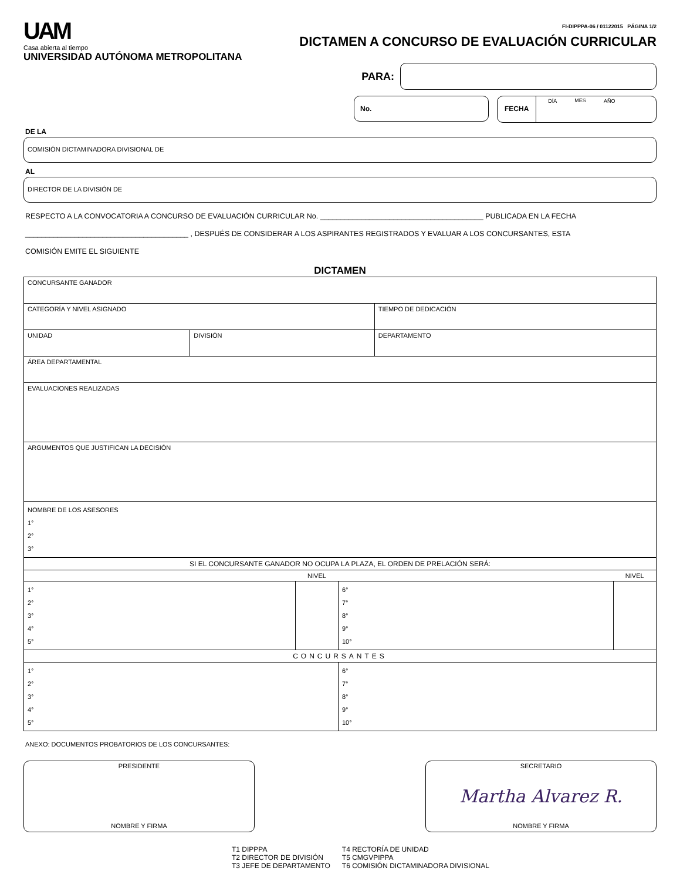UAM
Casa abierta al tiempo
UNIVERSIDAD AUTÓNOMA METROPOLITANA
FI-DIPPPA-06 / 01122015 PÁGINA 1/2
DICTAMEN A CONCURSO DE EVALUACIÓN CURRICULAR
PARA:
No. FECHA
DÍA MES AÑO
DE LA
COMISIÓN DICTAMINADORA DIVISIONAL DE
AL
DIRECTOR DE LA DIVISIÓN DE
RESPECTO A LA CONVOCATORIA A CONCURSO DE EVALUACIÓN CURRICULAR No. ________________________________________ PUBLICADA EN LA FECHA
________________________________________ , DESPUÉS DE CONSIDERAR A LOS ASPIRANTES REGISTRADOS Y EVALUAR A LOS CONCURSANTES, ESTA
COMISIÓN EMITE EL SIGUIENTE
DICTAMEN
| CONCURSANTE GANADOR | | | |
| CATEGORÍA Y NIVEL ASIGNADO | | | TIEMPO DE DEDICACIÓN |
| UNIDAD | DIVISIÓN | DEPARTAMENTO | |
| ÁREA DEPARTAMENTAL | | | |
| EVALUACIONES REALIZADAS | | | |
| ARGUMENTOS QUE JUSTIFICAN LA DECISIÓN | | | |
| NOMBRE DE LOS ASESORES 1° 2° 3° | | | |
| SI EL CONCURSANTE GANADOR NO OCUPA LA PLAZA, EL ORDEN DE PRELACIÓN SERÁ: | | | |
| | NIVEL | | NIVEL |
| 1° 2° 3° 4° 5° | | 6° 7° 8° 9° 10° | |
| CONCURSANTES | | | |
| 1° 2° 3° 4° 5° | | 6° 7° 8° 9° 10° | |
ANEXO: DOCUMENTOS PROBATORIOS DE LOS CONCURSANTES:
PRESIDENTE
NOMBRE Y FIRMA
SECRETARIO
Martha Alvarez R.
NOMBRE Y FIRMA
T1 DIPPPA
T2 DIRECTOR DE DIVISIÓN
T3 JEFE DE DEPARTAMENTO
T4 RECTORÍA DE UNIDAD
T5 CMGVPIPPA
T6 COMISIÓN DICTAMINADORA DIVISIONAL